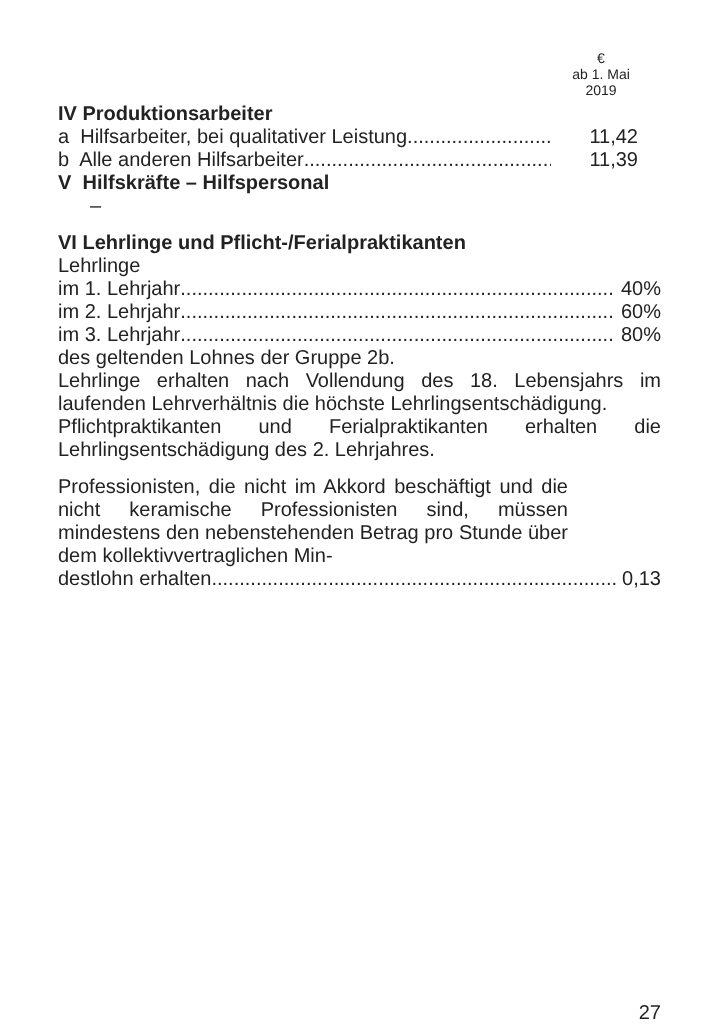€
ab 1. Mai
2019
IV Produktionsarbeiter
a Hilfsarbeiter, bei qualitativer Leistung 11,42
b Alle anderen Hilfsarbeiter 11,39
V Hilfskräfte – Hilfspersonal
–
VI Lehrlinge und Pflicht-/Ferialpraktikanten
Lehrlinge
im 1. Lehrjahr 40%
im 2. Lehrjahr 60%
im 3. Lehrjahr 80%
des geltenden Lohnes der Gruppe 2b.
Lehrlinge erhalten nach Vollendung des 18. Lebensjahrs im laufenden Lehrverhältnis die höchste Lehrlingsentschädigung.
Pflichtpraktikanten und Ferialpraktikanten erhalten die Lehrlingsentschädigung des 2. Lehrjahres.
Professionisten, die nicht im Akkord beschäftigt und die nicht keramische Professionisten sind, müssen mindestens den nebenstehenden Betrag pro Stunde über dem kollektivvertraglichen Min-
destlohn erhalten 0,13
27